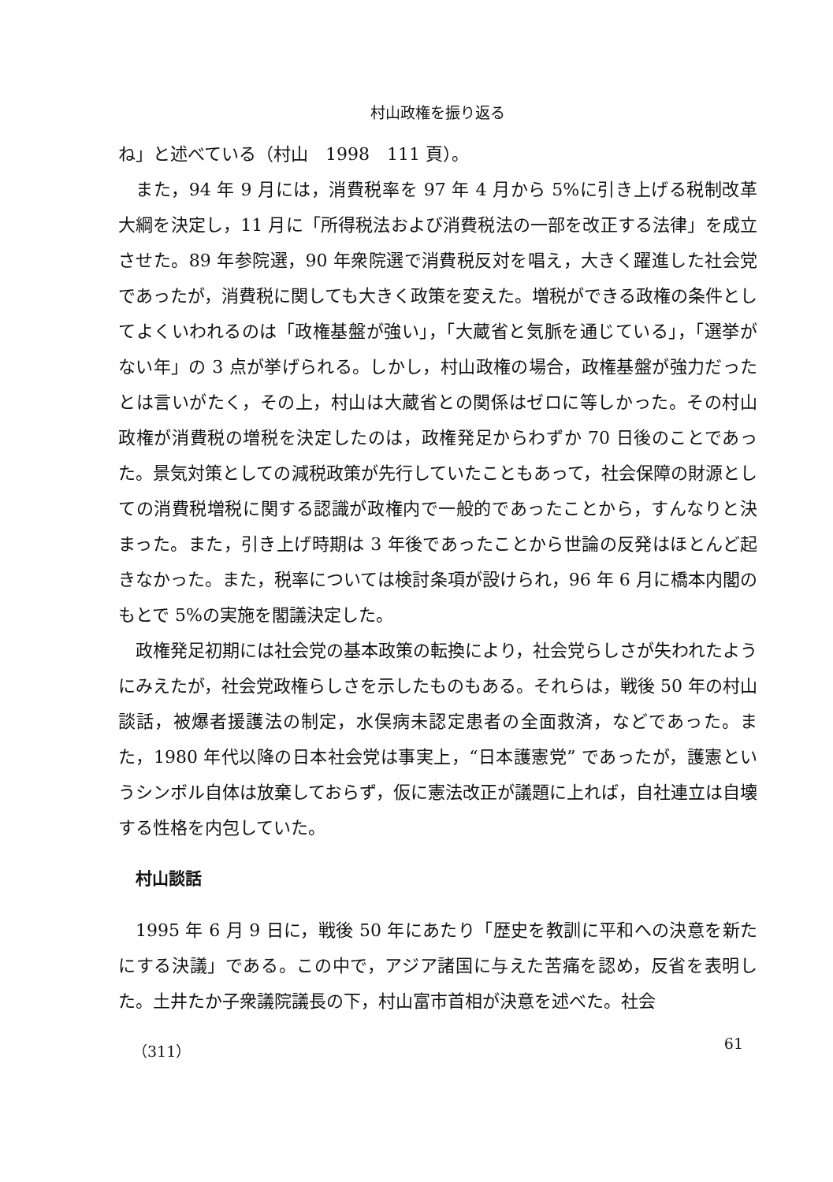村山政権を振り返る
ね」と述べている（村山　1998　111 頁）。
また，94 年 9 月には，消費税率を 97 年 4 月から 5%に引き上げる税制改革大綱を決定し，11 月に「所得税法および消費税法の一部を改正する法律」を成立させた。89 年参院選，90 年衆院選で消費税反対を唱え，大きく躍進した社会党であったが，消費税に関しても大きく政策を変えた。増税ができる政権の条件としてよくいわれるのは「政権基盤が強い」，「大蔵省と気脈を通じている」，「選挙がない年」の 3 点が挙げられる。しかし，村山政権の場合，政権基盤が強力だったとは言いがたく，その上，村山は大蔵省との関係はゼロに等しかった。その村山政権が消費税の増税を決定したのは，政権発足からわずか 70 日後のことであった。景気対策としての減税政策が先行していたこともあって，社会保障の財源としての消費税増税に関する認識が政権内で一般的であったことから，すんなりと決まった。また，引き上げ時期は 3 年後であったことから世論の反発はほとんど起きなかった。また，税率については検討条項が設けられ，96 年 6 月に橋本内閣のもとで 5%の実施を閣議決定した。
政権発足初期には社会党の基本政策の転換により，社会党らしさが失われたようにみえたが，社会党政権らしさを示したものもある。それらは，戦後 50 年の村山談話，被爆者援護法の制定，水俣病未認定患者の全面救済，などであった。また，1980 年代以降の日本社会党は事実上，“日本護憲党” であったが，護憲というシンボル自体は放棄しておらず，仮に憲法改正が議題に上れば，自社連立は自壊する性格を内包していた。
村山談話
1995 年 6 月 9 日に，戦後 50 年にあたり「歴史を教訓に平和への決意を新たにする決議」である。この中で，アジア諸国に与えた苦痛を認め，反省を表明した。土井たか子衆議院議長の下，村山富市首相が決意を述べた。社会
（311） 61